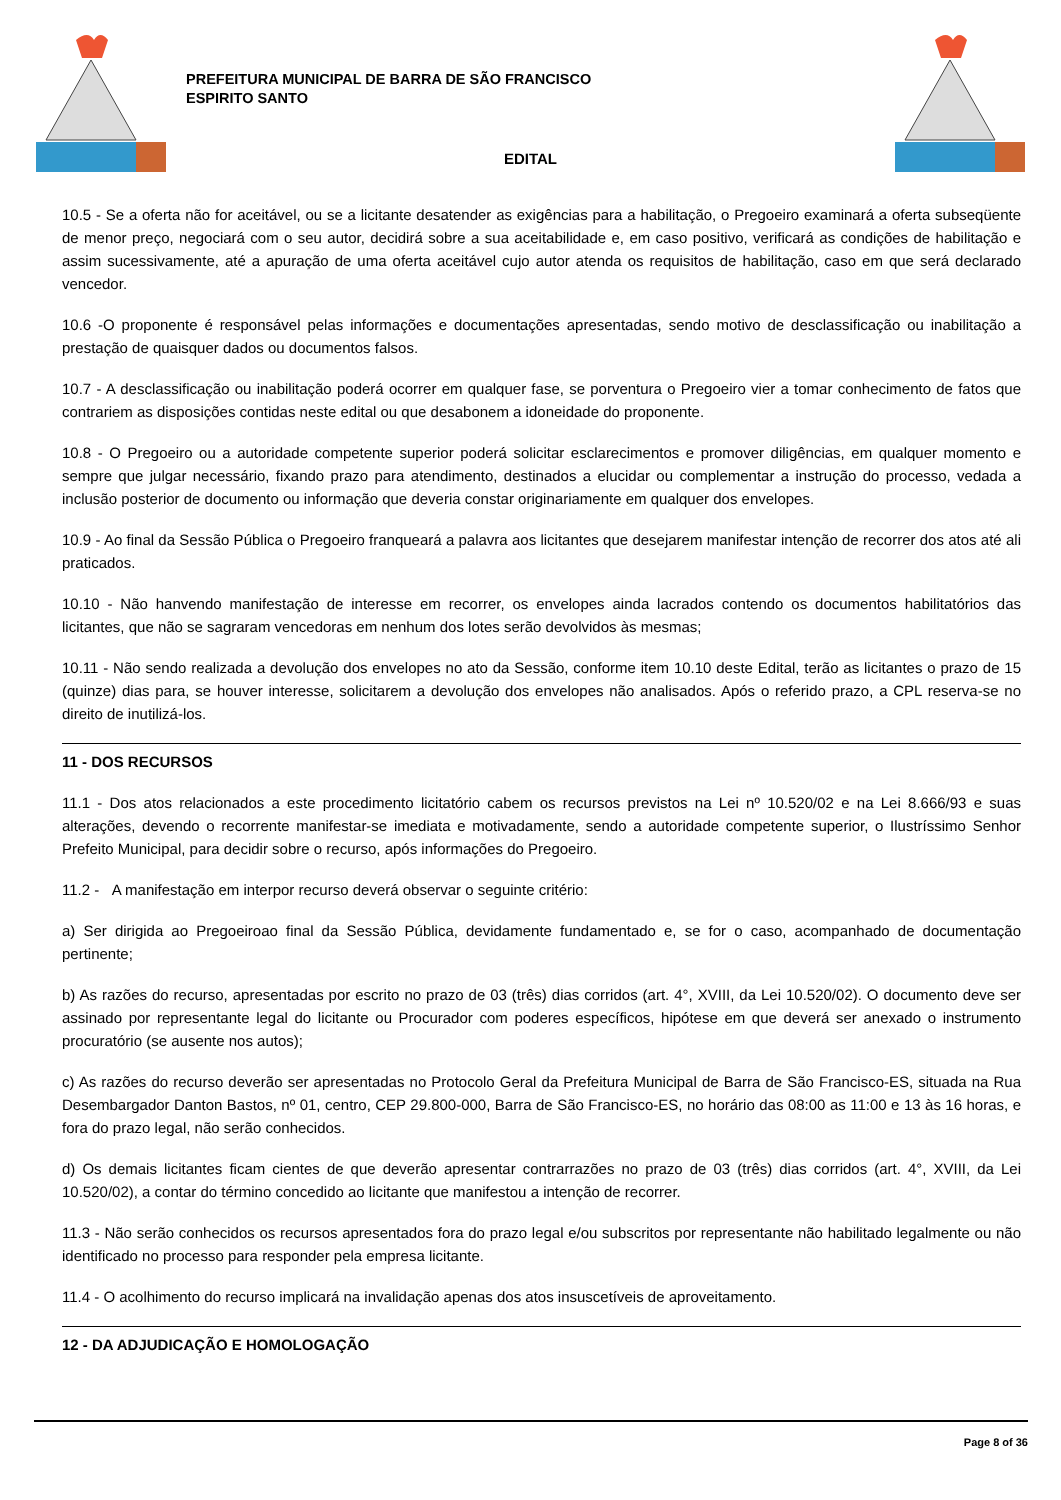PREFEITURA MUNICIPAL DE BARRA DE SÃO FRANCISCO
ESPIRITO SANTO
EDITAL
10.5 - Se a oferta não for aceitável, ou se a licitante desatender as exigências para a habilitação, o Pregoeiro examinará a oferta subseqüente de menor preço, negociará com o seu autor, decidirá sobre a sua aceitabilidade e, em caso positivo, verificará as condições de habilitação e assim sucessivamente, até a apuração de uma oferta aceitável cujo autor atenda os requisitos de habilitação, caso em que será declarado vencedor.
10.6 -O proponente é responsável pelas informações e documentações apresentadas, sendo motivo de desclassificação ou inabilitação a prestação de quaisquer dados ou documentos falsos.
10.7 - A desclassificação ou inabilitação poderá ocorrer em qualquer fase, se porventura o Pregoeiro vier a tomar conhecimento de fatos que contrariem as disposições contidas neste edital ou que desabonem a idoneidade do proponente.
10.8 - O Pregoeiro ou a autoridade competente superior poderá solicitar esclarecimentos e promover diligências, em qualquer momento e sempre que julgar necessário, fixando prazo para atendimento, destinados a elucidar ou complementar a instrução do processo, vedada a inclusão posterior de documento ou informação que deveria constar originariamente em qualquer dos envelopes.
10.9 - Ao final da Sessão Pública o Pregoeiro franqueará a palavra aos licitantes que desejarem manifestar intenção de recorrer dos atos até ali praticados.
10.10 - Não hanvendo manifestação de interesse em recorrer, os envelopes ainda lacrados contendo os documentos habilitatórios das licitantes, que não se sagraram vencedoras em nenhum dos lotes serão devolvidos às mesmas;
10.11 - Não sendo realizada a devolução dos envelopes no ato da Sessão, conforme item 10.10 deste Edital, terão as licitantes o prazo de 15 (quinze) dias para, se houver interesse, solicitarem a devolução dos envelopes não analisados. Após o referido prazo, a CPL reserva-se no direito de inutilizá-los.
11 - DOS RECURSOS
11.1 - Dos atos relacionados a este procedimento licitatório cabem os recursos previstos na Lei nº 10.520/02 e na Lei 8.666/93 e suas alterações, devendo o recorrente manifestar-se imediata e motivadamente, sendo a autoridade competente superior, o Ilustríssimo Senhor Prefeito Municipal, para decidir sobre o recurso, após informações do Pregoeiro.
11.2 - A manifestação em interpor recurso deverá observar o seguinte critério:
a) Ser dirigida ao Pregoeiroao final da Sessão Pública, devidamente fundamentado e, se for o caso, acompanhado de documentação pertinente;
b) As razões do recurso, apresentadas por escrito no prazo de 03 (três) dias corridos (art. 4°, XVIII, da Lei 10.520/02). O documento deve ser assinado por representante legal do licitante ou Procurador com poderes específicos, hipótese em que deverá ser anexado o instrumento procuratório (se ausente nos autos);
c) As razões do recurso deverão ser apresentadas no Protocolo Geral da Prefeitura Municipal de Barra de São Francisco-ES, situada na Rua Desembargador Danton Bastos, nº 01, centro, CEP 29.800-000, Barra de São Francisco-ES, no horário das 08:00 as 11:00 e 13 às 16 horas, e fora do prazo legal, não serão conhecidos.
d) Os demais licitantes ficam cientes de que deverão apresentar contrarrazões no prazo de 03 (três) dias corridos (art. 4°, XVIII, da Lei 10.520/02), a contar do término concedido ao licitante que manifestou a intenção de recorrer.
11.3 - Não serão conhecidos os recursos apresentados fora do prazo legal e/ou subscritos por representante não habilitado legalmente ou não identificado no processo para responder pela empresa licitante.
11.4 - O acolhimento do recurso implicará na invalidação apenas dos atos insuscetíveis de aproveitamento.
12 - DA ADJUDICAÇÃO E HOMOLOGAÇÃO
Page 8 of 36